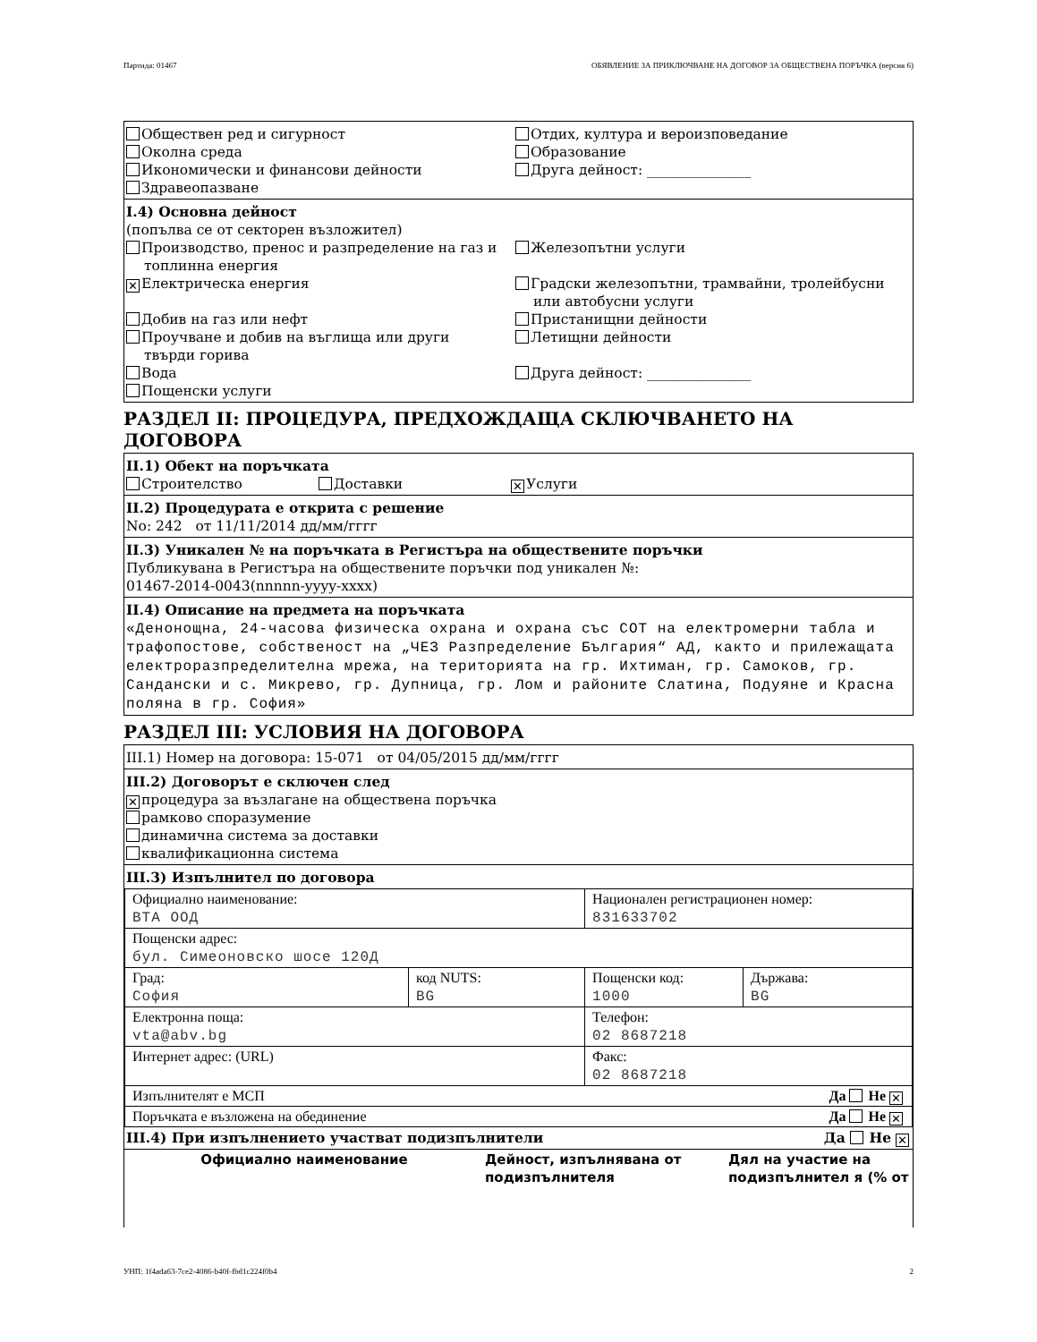Партида: 01467 ОБЯВЛЕНИЕ ЗА ПРИКЛЮЧВАНЕ НА ДОГОВОР ЗА ОБЩЕСТВЕНА ПОРЪЧКА (версия 6)
Обществен ред и сигурност
Околна среда
Икономически и финансови дейности
Здравеопазване
Отдих, култура и вероизповедание
Образование
Друга дейност: _______________
I.4) Основна дейност
(попълва се от секторен възложител)
Производство, пренос и разпределение на газ и
топлинна енергия
Железопътни услуги
✕ Електрическа енергия
Градски железопътни, трамвайни, тролейбусни
или автобусни услуги
Добив на газ или нефт
Пристанищни дейности
Проучване и добив на въглища или други
твърди горива
Летищни дейности
Вода
Друга дейност: _______________
Пощенски услуги
РАЗДЕЛ II: ПРОЦЕДУРА, ПРЕДХОЖДАЩА СКЛЮЧВАНЕТО НА ДОГОВОРА
II.1) Обект на поръчката
Строителство Доставки ✕ Услуги
II.2) Процедурата е открита с решение
No: 242 от 11/11/2014 дд/мм/гггг
II.3) Уникален № на поръчката в Регистъра на обществените поръчки
Публикувана в Регистъра на обществените поръчки под уникален №:
01467-2014-0043(nnnnn-yyyy-xxxx)
II.4) Описание на предмета на поръчката
«Денонощна, 24-часова физическа охрана и охрана със СОТ на електромерни табла и трафопостове, собственост на „ЧЕЗ Разпределение България“ АД, както и прилежащата електроразпределителна мрежа, на територията на гр. Ихтиман, гр. Самоков, гр. Сандански и с. Микрево, гр. Дупница, гр. Лом и районите Слатина, Подуяне и Красна поляна в гр. София»
РАЗДЕЛ III: УСЛОВИЯ НА ДОГОВОРА
III.1) Номер на договора: 15-071 от 04/05/2015 дд/мм/гггг
III.2) Договорът е сключен след
✕ процедура за възлагане на обществена поръчка
рамково споразумение
динамична система за доставки
квалификационна система
III.3) Изпълнител по договора
| Официално наименование: ВТА ООД | | Национален регистрационен номер: 831633702 | |
| Пощенски адрес: бул. Симеоновско шосе 120Д | | | |
| Град: София | код NUTS: BG | Пощенски код: 1000 | Държава: BG |
| Електронна поща: vta@abv.bg | | Телефон: 02 8687218 | |
| Интернет адрес: (URL) | | Факс: 02 8687218 | |
| Изпълнителят е МСП Да Не ✕ | | | |
| Поръчката е възложена на обединение Да Не ✕ | | | |
III.4) При изпълнението участват подизпълнители Да Не ✕
| Официално наименование | Дейност, изпълнявана от подизпълнителя | Дял на участие на подизпълнител я (% от |
| --- | --- | --- |
УНП: 1f4ada63-7ce2-4086-b40f-fbd1c224f0b4 2